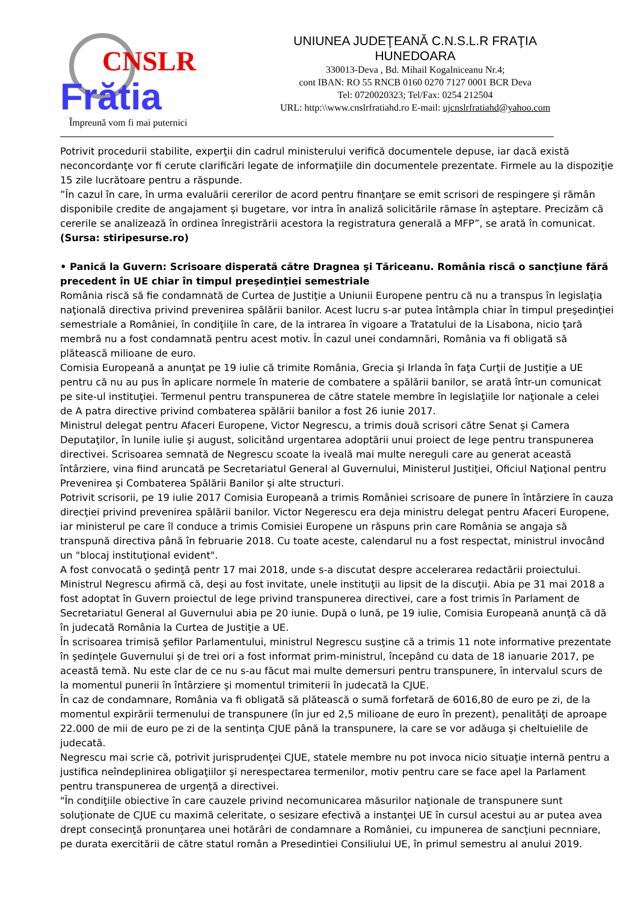CNSLR
Frătia
Împreună vom fi mai puternici
UNIUNEA JUDEŢEANĂ C.N.S.L.R FRAŢIA
HUNEDOARA
330013-Deva , Bd. Mihail Kogalniceanu Nr.4;
cont IBAN: RO 55 RNCB 0160 0270 7127 0001 BCR Deva
Tel: 0720020323; Tel/Fax: 0254 212504
URL: http:\\www.cnslrfratiahd.ro E-mail: ujcnslrfratiahd@yahoo.com
Potrivit procedurii stabilite, experţii din cadrul ministerului verifică documentele depuse, iar dacă există neconcordanţe vor fi cerute clarificări legate de informaţiile din documentele prezentate. Firmele au la dispoziţie 15 zile lucrătoare pentru a răspunde.
”În cazul în care, în urma evaluării cererilor de acord pentru finanţare se emit scrisori de respingere şi rămân disponibile credite de angajament şi bugetare, vor intra în analiză solicitările rămase în aşteptare. Precizăm că cererile se analizează în ordinea înregistrării acestora la registratura generală a MFP”, se arată în comunicat.
(Sursa: stiripesurse.ro)
• Panică la Guvern: Scrisoare disperată către Dragnea şi Tăriceanu. România riscă o sancţiune fără precedent în UE chiar în timpul preşedinţiei semestriale
România riscă să fie condamnată de Curtea de Justiţie a Uniunii Europene pentru că nu a transpus în legislaţia naţională directiva privind prevenirea spălării banilor. Acest lucru s-ar putea întâmpla chiar în timpul preşedinţiei semestriale a României, în condiţiile în care, de la intrarea în vigoare a Tratatului de la Lisabona, nicio ţară membră nu a fost condamnată pentru acest motiv. În cazul unei condamnări, România va fi obligată să plătească milioane de euro.
Comisia Europeană a anunţat pe 19 iulie că trimite România, Grecia şi Irlanda în faţa Curţii de Justiţie a UE pentru că nu au pus în aplicare normele în materie de combatere a spălării banilor, se arată într-un comunicat pe site-ul instituţiei. Termenul pentru transpunerea de către statele membre în legislaţiile lor naţionale a celei de A patra directive privind combaterea spălării banilor a fost 26 iunie 2017.
Ministrul delegat pentru Afaceri Europene, Victor Negrescu, a trimis două scrisori către Senat şi Camera Deputaţilor, în lunile iulie şi august, solicitând urgentarea adoptării unui proiect de lege pentru transpunerea directivei. Scrisoarea semnată de Negrescu scoate la iveală mai multe nereguli care au generat această întârziere, vina fiind aruncată pe Secretariatul General al Guvernului, Ministerul Justiţiei, Oficiul Naţional pentru Prevenirea şi Combaterea Spălării Banilor şi alte structuri.
Potrivit scrisorii, pe 19 iulie 2017 Comisia Europeană a trimis României scrisoare de punere în întârziere în cauza direcţiei privind prevenirea spălării banilor. Victor Negerescu era deja ministru delegat pentru Afaceri Europene, iar ministerul pe care îl conduce a trimis Comisiei Europene un răspuns prin care România se angaja să transpună directiva până în februarie 2018. Cu toate aceste, calendarul nu a fost respectat, ministrul invocând un "blocaj instituţional evident".
A fost convocată o şedinţă pentr 17 mai 2018, unde s-a discutat despre accelerarea redactării proiectului. Ministrul Negrescu afirmă că, deşi au fost invitate, unele instituţii au lipsit de la discuţii. Abia pe 31 mai 2018 a fost adoptat în Guvern proiectul de lege privind transpunerea directivei, care a fost trimis în Parlament de Secretariatul General al Guvernului abia pe 20 iunie. După o lună, pe 19 iulie, Comisia Europeană anunţă că dă în judecată România la Curtea de Justiţie a UE.
În scrisoarea trimisă şefilor Parlamentului, ministrul Negrescu susţine că a trimis 11 note informative prezentate în şedinţele Guvernului şi de trei ori a fost informat prim-ministrul, începând cu data de 18 ianuarie 2017, pe această temă. Nu este clar de ce nu s-au făcut mai multe demersuri pentru transpunere, în intervalul scurs de la momentul punerii în întârziere şi momentul trimiterii în judecată la CJUE.
În caz de condamnare, România va fi obligată să plătească o sumă forfetară de 6016,80 de euro pe zi, de la momentul expirării termenului de transpunere (în jur ed 2,5 milioane de euro în prezent), penalităţi de aproape 22.000 de mii de euro pe zi de la sentinţa CJUE până la transpunere, la care se vor adăuga şi cheltuielile de judecată.
Negrescu mai scrie că, potrivit jurisprudenţei CJUE, statele membre nu pot invoca nicio situaţie internă pentru a justifica neîndeplinirea obligaţiilor şi nerespectarea termenilor, motiv pentru care se face apel la Parlament pentru transpunerea de urgenţă a directivei.
"În condiţiile obiective în care cauzele privind necomunicarea măsurilor naţionale de transpunere sunt soluţionate de CJUE cu maximă celeritate, o sesizare efectivă a instanţei UE în cursul acestui au ar putea avea drept consecinţă pronunţarea unei hotărâri de condamnare a României, cu impunerea de sancţiuni pecnniare, pe durata exercitării de către statul român a Presedintiei Consiliului UE, în primul semestru al anului 2019.